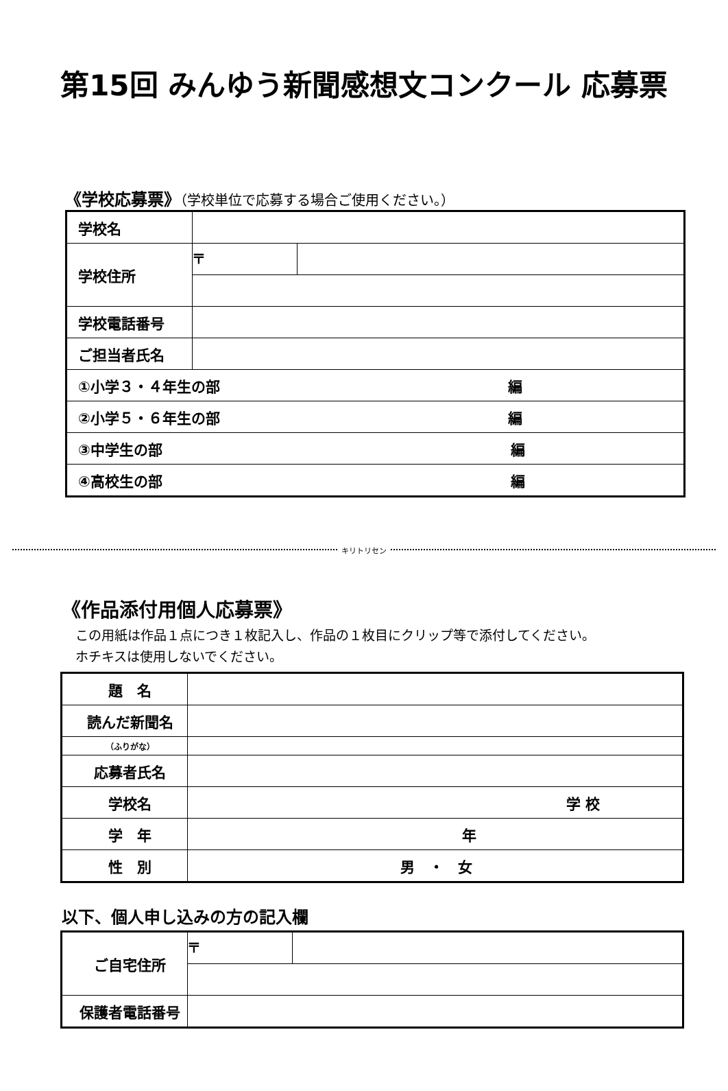第15回 みんゆう新聞感想文コンクール 応募票
《学校応募票》（学校単位で応募する場合ご使用ください。）
| 学校名 | | |
| 学校住所 | 〒 | |
| 学校電話番号 | | |
| ご担当者氏名 | | |
| ①小学３・４年生の部 編 | | |
| ②小学５・６年生の部 編 | | |
| ③中学生の部 編 | | |
| ④高校生の部 編 | | |
キリトリセン
《作品添付用個人応募票》
この用紙は作品１点につき１枚記入し、作品の１枚目にクリップ等で添付してください。
ホチキスは使用しないでください。
| 題 名 | |
| 読んだ新聞名 | |
| （ふりがな） | |
| 応募者氏名 | |
| 学校名 | 学 校 |
| 学 年 | 年 |
| 性 別 | 男 ・ 女 |
以下、個人申し込みの方の記入欄
| ご自宅住所 | 〒 | |
| 保護者電話番号 | | |